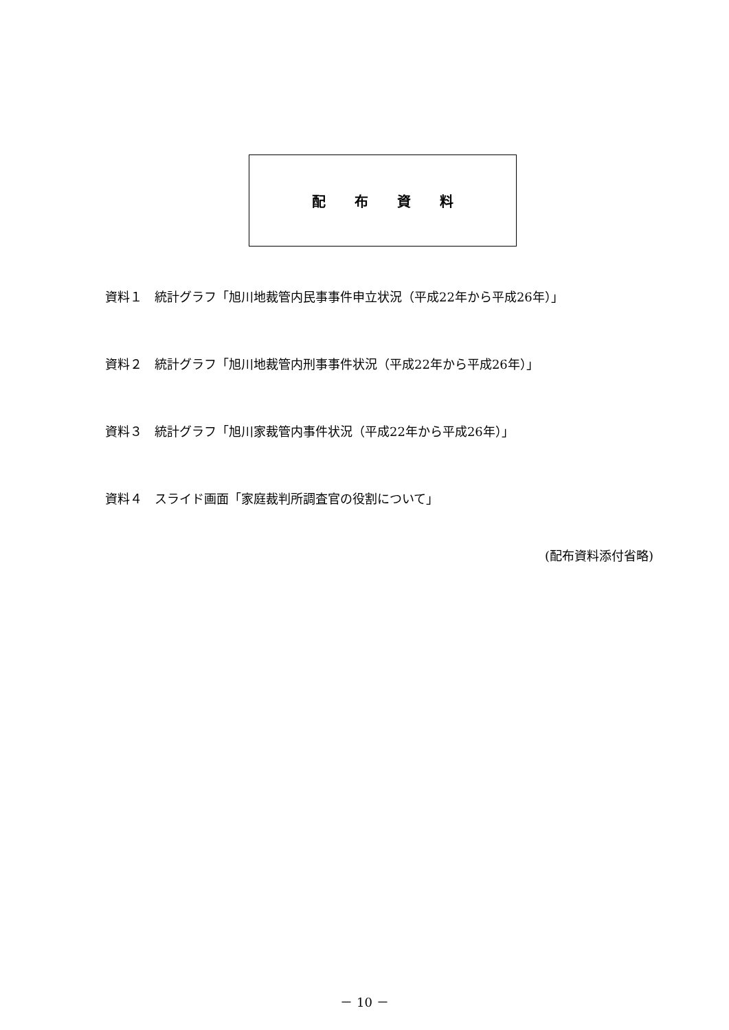配布資料
資料１　統計グラフ「旭川地裁管内民事事件申立状況（平成22年から平成26年）」
資料２　統計グラフ「旭川地裁管内刑事事件状況（平成22年から平成26年）」
資料３　統計グラフ「旭川家裁管内事件状況（平成22年から平成26年）」
資料４　スライド画面「家庭裁判所調査官の役割について」
(配布資料添付省略)
－ 10 －